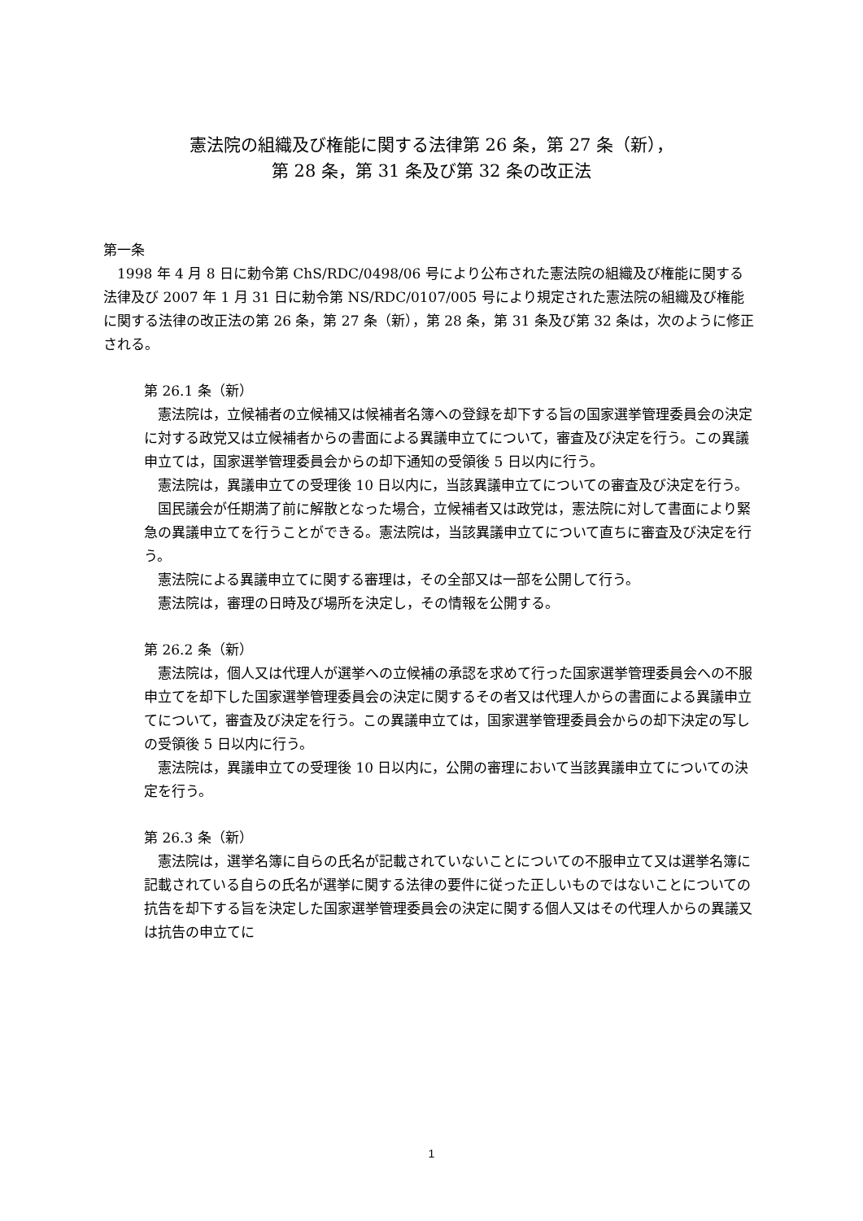憲法院の組織及び権能に関する法律第 26 条，第 27 条（新），
第 28 条，第 31 条及び第 32 条の改正法
第一条
1998 年 4 月 8 日に勅令第 ChS/RDC/0498/06 号により公布された憲法院の組織及び権能に関する法律及び 2007 年 1 月 31 日に勅令第 NS/RDC/0107/005 号により規定された憲法院の組織及び権能に関する法律の改正法の第 26 条，第 27 条（新），第 28 条，第 31 条及び第 32 条は，次のように修正される。
第 26.1 条（新）
憲法院は，立候補者の立候補又は候補者名簿への登録を却下する旨の国家選挙管理委員会の決定に対する政党又は立候補者からの書面による異議申立てについて，審査及び決定を行う。この異議申立ては，国家選挙管理委員会からの却下通知の受領後 5 日以内に行う。
憲法院は，異議申立ての受理後 10 日以内に，当該異議申立てについての審査及び決定を行う。
国民議会が任期満了前に解散となった場合，立候補者又は政党は，憲法院に対して書面により緊急の異議申立てを行うことができる。憲法院は，当該異議申立てについて直ちに審査及び決定を行う。
憲法院による異議申立てに関する審理は，その全部又は一部を公開して行う。
憲法院は，審理の日時及び場所を決定し，その情報を公開する。
第 26.2 条（新）
憲法院は，個人又は代理人が選挙への立候補の承認を求めて行った国家選挙管理委員会への不服申立てを却下した国家選挙管理委員会の決定に関するその者又は代理人からの書面による異議申立てについて，審査及び決定を行う。この異議申立ては，国家選挙管理委員会からの却下決定の写しの受領後 5 日以内に行う。
憲法院は，異議申立ての受理後 10 日以内に，公開の審理において当該異議申立てについての決定を行う。
第 26.3 条（新）
憲法院は，選挙名簿に自らの氏名が記載されていないことについての不服申立て又は選挙名簿に記載されている自らの氏名が選挙に関する法律の要件に従った正しいものではないことについての抗告を却下する旨を決定した国家選挙管理委員会の決定に関する個人又はその代理人からの異議又は抗告の申立てに
1